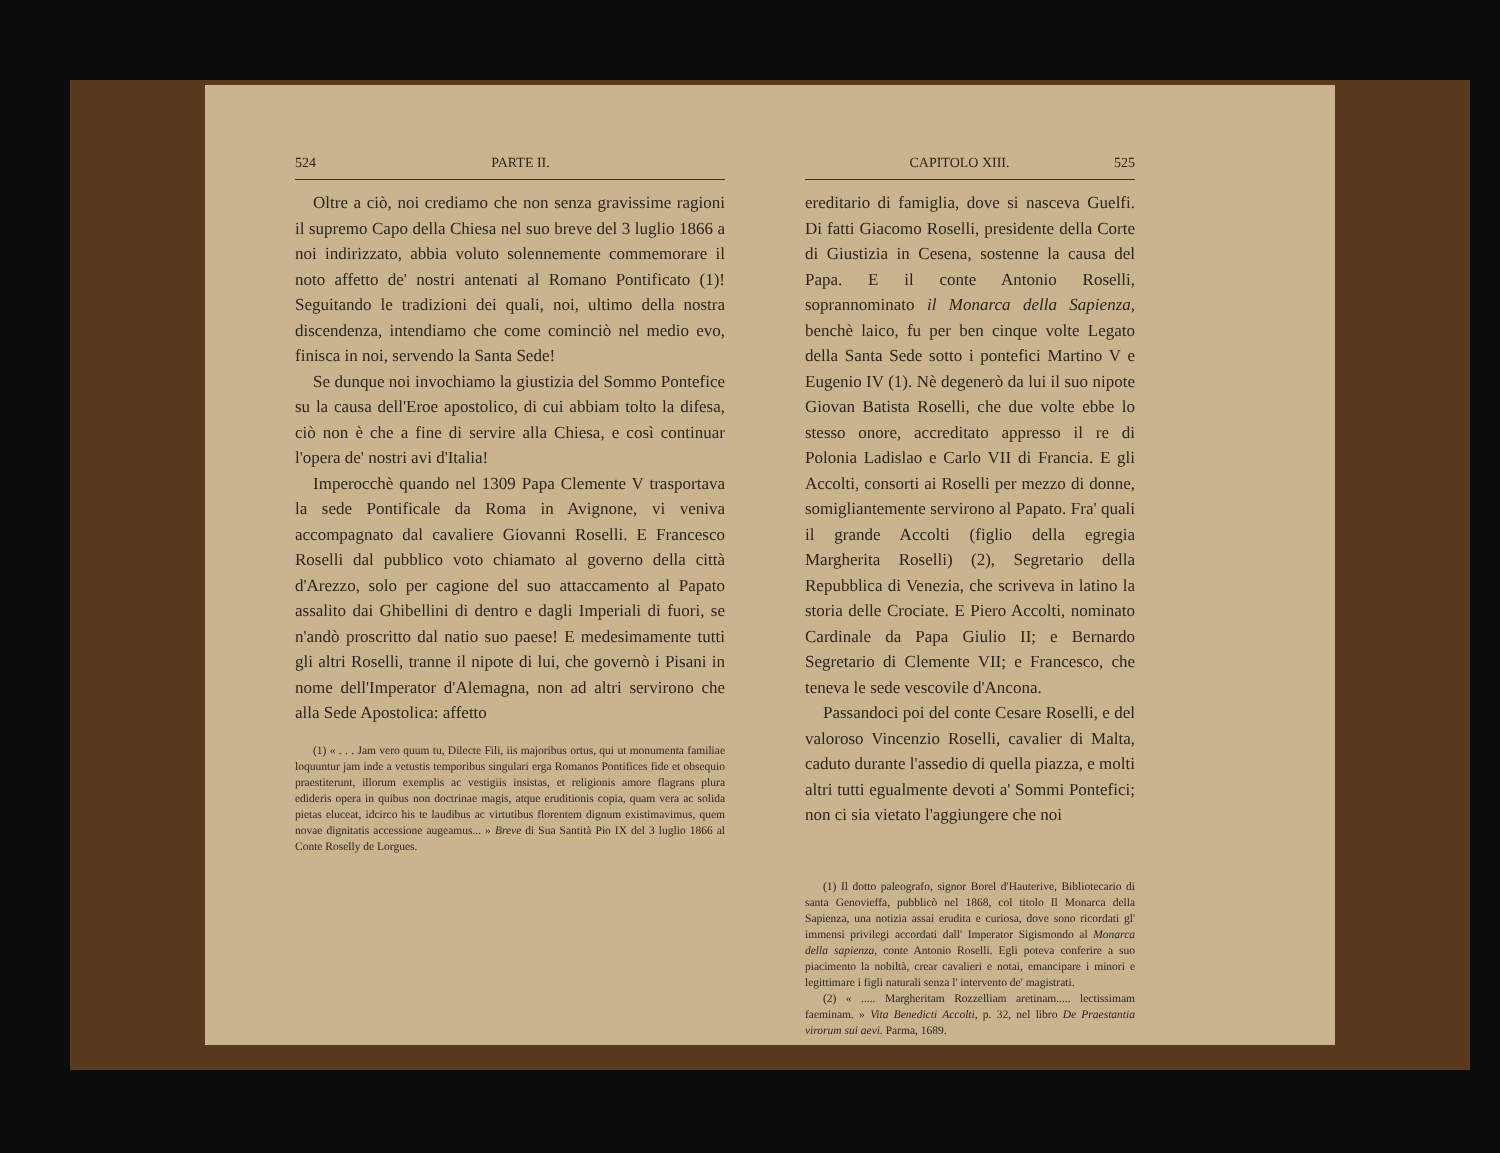524 PARTE II.
Oltre a ciò, noi crediamo che non senza gravissime ragioni il supremo Capo della Chiesa nel suo breve del 3 luglio 1866 a noi indirizzato, abbia voluto solennemente commemorare il noto affetto de' nostri antenati al Romano Pontificato (1)! Seguitando le tradizioni dei quali, noi, ultimo della nostra discendenza, intendiamo che come cominciò nel medio evo, finisca in noi, servendo la Santa Sede!
Se dunque noi invochiamo la giustizia del Sommo Pontefice su la causa dell'Eroe apostolico, di cui abbiam tolto la difesa, ciò non è che a fine di servire alla Chiesa, e così continuar l'opera de' nostri avi d'Italia!
Imperocchè quando nel 1309 Papa Clemente V trasportava la sede Pontificale da Roma in Avignone, vi veniva accompagnato dal cavaliere Giovanni Roselli. E Francesco Roselli dal pubblico voto chiamato al governo della città d'Arezzo, solo per cagione del suo attaccamento al Papato assalito dai Ghibellini di dentro e dagli Imperiali di fuori, se n'andò proscritto dal natio suo paese! E medesimamente tutti gli altri Roselli, tranne il nipote di lui, che governò i Pisani in nome dell'Imperator d'Alemagna, non ad altri servirono che alla Sede Apostolica: affetto
(1) « . . . Jam vero quum tu, Dilecte Fili, iis majoribus ortus, qui ut monumenta familiae loquuntur jam inde a vetustis temporibus singulari erga Romanos Pontifices fide et obsequio praestiterunt, illorum exemplis ac vestigiis insistas, et religionis amore flagrans plura edideris opera in quibus non doctrinae magis, atque eruditionis copia, quam vera ac solida pietas eluceat, idcirco his te laudibus ac virtutibus florentem dignum existimavimus, quem novae dignitatis accessione augeamus... » Breve di Sua Santità Pio IX del 3 luglio 1866 al Conte Roselly de Lorgues.
CAPITOLO XIII. 525
ereditario di famiglia, dove si nasceva Guelfi. Di fatti Giacomo Roselli, presidente della Corte di Giustizia in Cesena, sostenne la causa del Papa. E il conte Antonio Roselli, soprannominato il Monarca della Sapienza, benchè laico, fu per ben cinque volte Legato della Santa Sede sotto i pontefici Martino V e Eugenio IV (1). Nè degenerò da lui il suo nipote Giovan Batista Roselli, che due volte ebbe lo stesso onore, accreditato appresso il re di Polonia Ladislao e Carlo VII di Francia. E gli Accolti, consorti ai Roselli per mezzo di donne, somigliantemente servirono al Papato. Fra' quali il grande Accolti (figlio della egregia Margherita Roselli) (2), Segretario della Repubblica di Venezia, che scriveva in latino la storia delle Crociate. E Piero Accolti, nominato Cardinale da Papa Giulio II; e Bernardo Segretario di Clemente VII; e Francesco, che teneva le sede vescovile d'Ancona.
Passandoci poi del conte Cesare Roselli, e del valoroso Vincenzio Roselli, cavalier di Malta, caduto durante l'assedio di quella piazza, e molti altri tutti egualmente devoti a' Sommi Pontefici; non ci sia vietato l'aggiungere che noi
(1) Il dotto paleografo, signor Borel d'Hauterive, Bibliotecario di santa Genovieffa, pubblicò nel 1868, col titolo Il Monarca della Sapienza, una notizia assai erudita e curiosa, dove sono ricordati gl' immensi privilegi accordati dall' Imperator Sigismondo al Monarca della sapienza, conte Antonio Roselli. Egli poteva conferire a suo piacimento la nobiltà, crear cavalieri e notai, emancipare i minori e legittimare i figli naturali senza l' intervento de' magistrati.
(2) « ..... Margheritam Rozzelliam aretinam..... lectissimam faeminam. » Vita Benedicti Accolti, p. 32, nel libro De Praestantia virorum sui aevi. Parma, 1689.